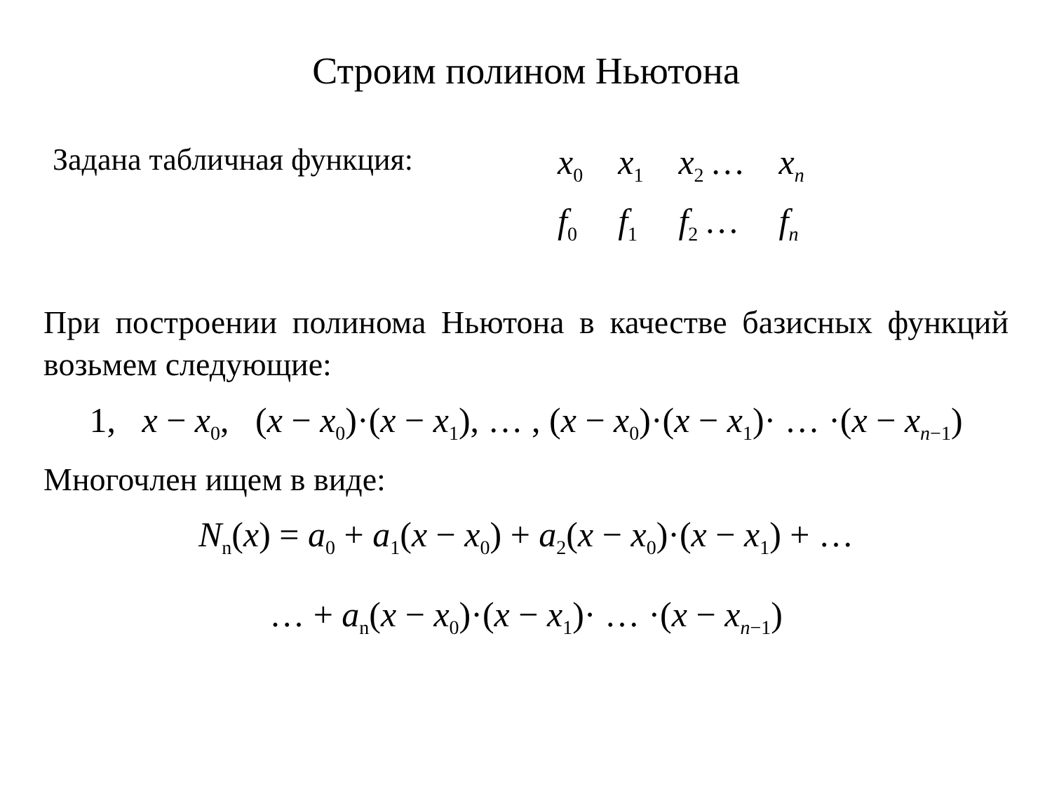Строим полином Ньютона
Задана табличная функция:
| x<sub>0</sub> | x<sub>1</sub> | x<sub>2</sub> … | x<sub>n</sub> |
| f<sub>0</sub> | f<sub>1</sub> | f<sub>2</sub> … | f<sub>n</sub> |
При построении полинома Ньютона в качестве базисных функций возьмем следующие:
1, x − x<sub>0</sub>, (x − x<sub>0</sub>)·(x − x<sub>1</sub>), … , (x − x<sub>0</sub>)·(x − x<sub>1</sub>)· … ·(x − x<sub>n−1</sub>)
Многочлен ищем в виде:
N<sub>n</sub>(x) = a<sub>0</sub> + a<sub>1</sub>(x − x<sub>0</sub>) + a<sub>2</sub>(x − x<sub>0</sub>)·(x − x<sub>1</sub>) + …
… + a<sub>n</sub>(x − x<sub>0</sub>)·(x − x<sub>1</sub>)· … ·(x − x<sub>n−1</sub>)